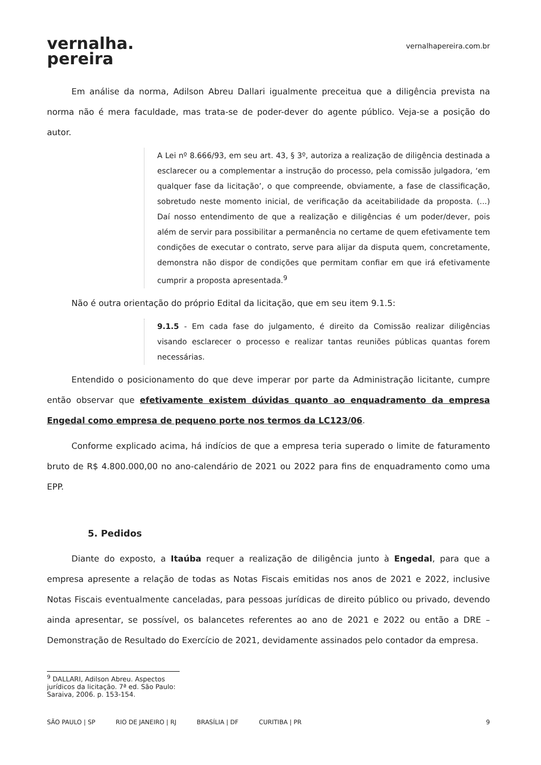vernalha.
pereira
vernalhapereira.com.br
Em análise da norma, Adilson Abreu Dallari igualmente preceitua que a diligência prevista na norma não é mera faculdade, mas trata-se de poder-dever do agente público. Veja-se a posição do autor.
A Lei nº 8.666/93, em seu art. 43, § 3º, autoriza a realização de diligência destinada a esclarecer ou a complementar a instrução do processo, pela comissão julgadora, ‘em qualquer fase da licitação’, o que compreende, obviamente, a fase de classificação, sobretudo neste momento inicial, de verificação da aceitabilidade da proposta. (...) Daí nosso entendimento de que a realização e diligências é um poder/dever, pois além de servir para possibilitar a permanência no certame de quem efetivamente tem condições de executar o contrato, serve para alijar da disputa quem, concretamente, demonstra não dispor de condições que permitam confiar em que irá efetivamente cumprir a proposta apresentada.<sup>9</sup>
Não é outra orientação do próprio Edital da licitação, que em seu item 9.1.5:
9.1.5 - Em cada fase do julgamento, é direito da Comissão realizar diligências visando esclarecer o processo e realizar tantas reuniões públicas quantas forem necessárias.
Entendido o posicionamento do que deve imperar por parte da Administração licitante, cumpre então observar que efetivamente existem dúvidas quanto ao enquadramento da empresa Engedal como empresa de pequeno porte nos termos da LC123/06.
Conforme explicado acima, há indícios de que a empresa teria superado o limite de faturamento bruto de R$ 4.800.000,00 no ano-calendário de 2021 ou 2022 para fins de enquadramento como uma EPP.
5. Pedidos
Diante do exposto, a Itaúba requer a realização de diligência junto à Engedal, para que a empresa apresente a relação de todas as Notas Fiscais emitidas nos anos de 2021 e 2022, inclusive Notas Fiscais eventualmente canceladas, para pessoas jurídicas de direito público ou privado, devendo ainda apresentar, se possível, os balancetes referentes ao ano de 2021 e 2022 ou então a DRE – Demonstração de Resultado do Exercício de 2021, devidamente assinados pelo contador da empresa.
<sup>9</sup> DALLARI, Adilson Abreu. Aspectos jurídicos da licitação. 7ª ed. São Paulo: Saraiva, 2006. p. 153-154.
SÃO PAULO | SP RIO DE JANEIRO | RJ BRASÍLIA | DF CURITIBA | PR 9